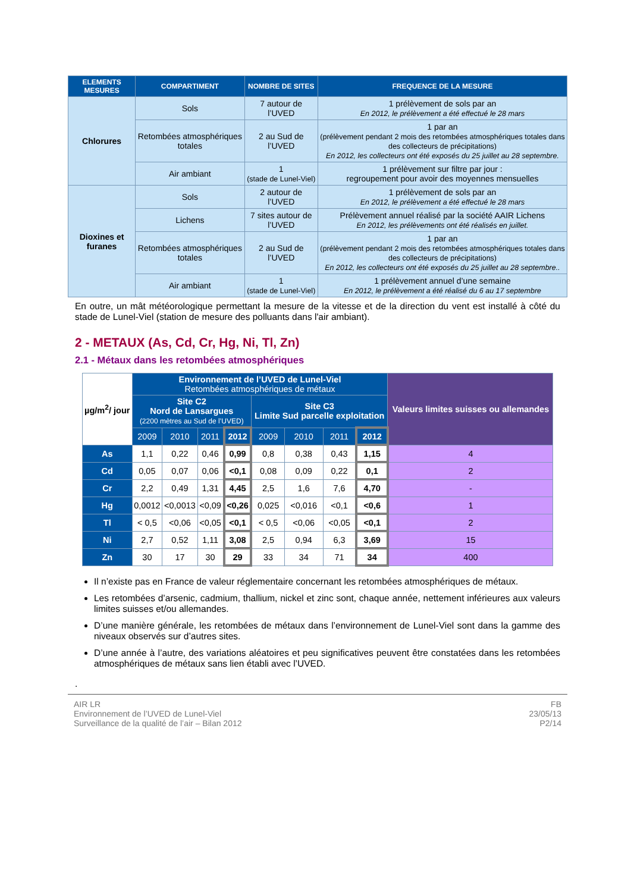| ELEMENTS MESURES | COMPARTIMENT | NOMBRE DE SITES | FREQUENCE DE LA MESURE |
| --- | --- | --- | --- |
| Chlorures | Sols | 7 autour de l’UVED | 1 prélèvement de sols par an En 2012, le prélèvement a été effectué le 28 mars |
| | Retombées atmosphériques totales | 2 au Sud de l’UVED | 1 par an (prélèvement pendant 2 mois des retombées atmosphériques totales dans des collecteurs de précipitations) En 2012, les collecteurs ont été exposés du 25 juillet au 28 septembre. |
| | Air ambiant | 1 (stade de Lunel-Viel) | 1 prélèvement sur filtre par jour : regroupement pour avoir des moyennes mensuelles |
| Dioxines et furanes | Sols | 2 autour de l’UVED | 1 prélèvement de sols par an En 2012, le prélèvement a été effectué le 28 mars |
| | Lichens | 7 sites autour de l’UVED | Prélèvement annuel réalisé par la société AAIR Lichens En 2012, les prélèvements ont été réalisés en juillet. |
| | Retombées atmosphériques totales | 2 au Sud de l’UVED | 1 par an (prélèvement pendant 2 mois des retombées atmosphériques totales dans des collecteurs de précipitations) En 2012, les collecteurs ont été exposés du 25 juillet au 28 septembre.. |
| | Air ambiant | 1 (stade de Lunel-Viel) | 1 prélèvement annuel d’une semaine En 2012, le prélèvement a été réalisé du 6 au 17 septembre |
En outre, un mât météorologique permettant la mesure de la vitesse et de la direction du vent est installé à côté du stade de Lunel-Viel (station de mesure des polluants dans l'air ambiant).
2 - METAUX (As, Cd, Cr, Hg, Ni, Tl, Zn)
2.1 - Métaux dans les retombées atmosphériques
| µg/m<sup>2</sup>/ jour | Environnement de l’UVED de Lunel-Viel Retombées atmosphériques de métaux | | | | | | | | Valeurs limites suisses ou allemandes |
| | Site C2 Nord de Lansargues (2200 mètres au Sud de l’UVED) | | | | Site C3 Limite Sud parcelle exploitation | | | | |
| | 2009 | 2010 | 2011 | 2012 | 2009 | 2010 | 2011 | 2012 | |
| As | 1,1 | 0,22 | 0,46 | 0,99 | 0,8 | 0,38 | 0,43 | 1,15 | 4 |
| Cd | 0,05 | 0,07 | 0,06 | <0,1 | 0,08 | 0,09 | 0,22 | 0,1 | 2 |
| Cr | 2,2 | 0,49 | 1,31 | 4,45 | 2,5 | 1,6 | 7,6 | 4,70 | - |
| Hg | 0,0012 | <0,0013 | <0,09 | <0,26 | 0,025 | <0,016 | <0,1 | <0,6 | 1 |
| Tl | < 0,5 | <0,06 | <0,05 | <0,1 | < 0,5 | <0,06 | <0,05 | <0,1 | 2 |
| Ni | 2,7 | 0,52 | 1,11 | 3,08 | 2,5 | 0,94 | 6,3 | 3,69 | 15 |
| Zn | 30 | 17 | 30 | 29 | 33 | 34 | 71 | 34 | 400 |
Il n’existe pas en France de valeur réglementaire concernant les retombées atmosphériques de métaux.
Les retombées d’arsenic, cadmium, thallium, nickel et zinc sont, chaque année, nettement inférieures aux valeurs limites suisses et/ou allemandes.
D’une manière générale, les retombées de métaux dans l’environnement de Lunel-Viel sont dans la gamme des niveaux observés sur d’autres sites.
D’une année à l’autre, des variations aléatoires et peu significatives peuvent être constatées dans les retombées atmosphériques de métaux sans lien établi avec l’UVED.
.
AIR LR
Environnement de l’UVED de Lunel-Viel
Surveillance de la qualité de l’air – Bilan 2012
FB
23/05/13
P2/14